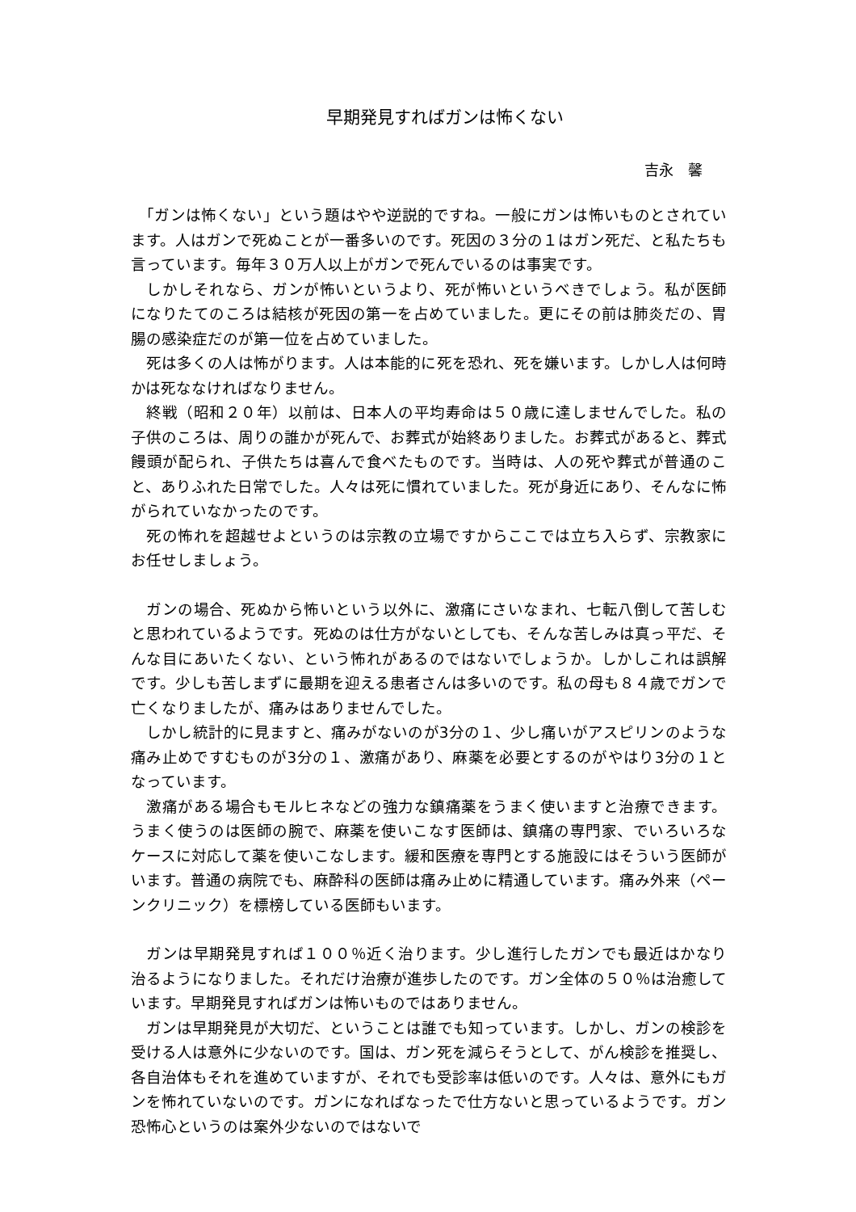早期発見すればガンは怖くない
吉永　馨
　「ガンは怖くない」という題はやや逆説的ですね。一般にガンは怖いものとされています。人はガンで死ぬことが一番多いのです。死因の３分の１はガン死だ、と私たちも言っています。毎年３０万人以上がガンで死んでいるのは事実です。
　しかしそれなら、ガンが怖いというより、死が怖いというべきでしょう。私が医師になりたてのころは結核が死因の第一を占めていました。更にその前は肺炎だの、胃腸の感染症だのが第一位を占めていました。
　死は多くの人は怖がります。人は本能的に死を恐れ、死を嫌います。しかし人は何時かは死ななければなりません。
　終戦（昭和２０年）以前は、日本人の平均寿命は５０歳に達しませんでした。私の子供のころは、周りの誰かが死んで、お葬式が始終ありました。お葬式があると、葬式饅頭が配られ、子供たちは喜んで食べたものです。当時は、人の死や葬式が普通のこと、ありふれた日常でした。人々は死に慣れていました。死が身近にあり、そんなに怖がられていなかったのです。
　死の怖れを超越せよというのは宗教の立場ですからここでは立ち入らず、宗教家にお任せしましょう。
　ガンの場合、死ぬから怖いという以外に、激痛にさいなまれ、七転八倒して苦しむと思われているようです。死ぬのは仕方がないとしても、そんな苦しみは真っ平だ、そんな目にあいたくない、という怖れがあるのではないでしょうか。しかしこれは誤解です。少しも苦しまずに最期を迎える患者さんは多いのです。私の母も８４歳でガンで亡くなりましたが、痛みはありませんでした。
　しかし統計的に見ますと、痛みがないのが3分の１、少し痛いがアスピリンのような痛み止めですむものが3分の１、激痛があり、麻薬を必要とするのがやはり3分の１となっています。
　激痛がある場合もモルヒネなどの強力な鎮痛薬をうまく使いますと治療できます。うまく使うのは医師の腕で、麻薬を使いこなす医師は、鎮痛の専門家、でいろいろなケースに対応して薬を使いこなします。緩和医療を専門とする施設にはそういう医師がいます。普通の病院でも、麻酔科の医師は痛み止めに精通しています。痛み外来（ペーンクリニック）を標榜している医師もいます。
　ガンは早期発見すれば１００％近く治ります。少し進行したガンでも最近はかなり治るようになりました。それだけ治療が進歩したのです。ガン全体の５０％は治癒しています。早期発見すればガンは怖いものではありません。
　ガンは早期発見が大切だ、ということは誰でも知っています。しかし、ガンの検診を受ける人は意外に少ないのです。国は、ガン死を減らそうとして、がん検診を推奨し、各自治体もそれを進めていますが、それでも受診率は低いのです。人々は、意外にもガンを怖れていないのです。ガンになればなったで仕方ないと思っているようです。ガン恐怖心というのは案外少ないのではないで